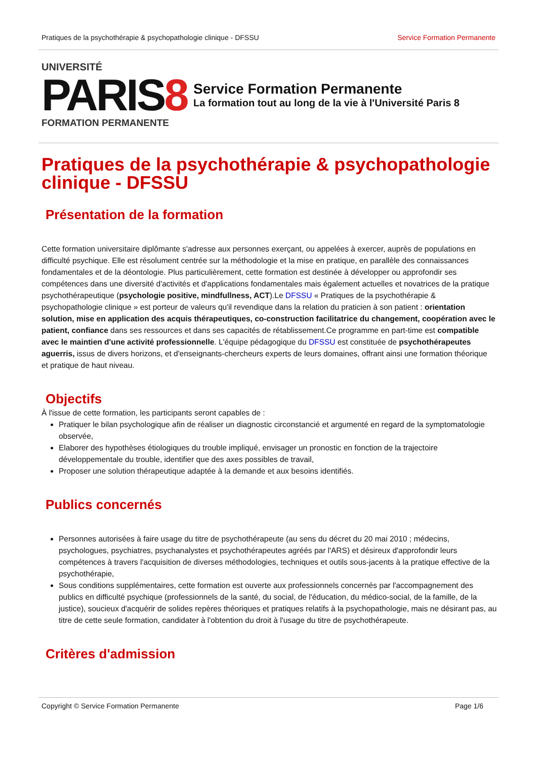Pratiques de la psychothérapie & psychopathologie clinique - DFSSU Service Formation Permanente
UNIVERSITÉ
PARIS8
FORMATION PERMANENTE
Service Formation Permanente
La formation tout au long de la vie à l'Université Paris 8
Pratiques de la psychothérapie & psychopathologie clinique - DFSSU
Présentation de la formation
Cette formation universitaire diplômante s'adresse aux personnes exerçant, ou appelées à exercer, auprès de populations en difficulté psychique. Elle est résolument centrée sur la méthodologie et la mise en pratique, en parallèle des connaissances fondamentales et de la déontologie. Plus particulièrement, cette formation est destinée à développer ou approfondir ses compétences dans une diversité d'activités et d'applications fondamentales mais également actuelles et novatrices de la pratique psychothérapeutique (psychologie positive, mindfullness, ACT).Le DFSSU « Pratiques de la psychothérapie & psychopathologie clinique » est porteur de valeurs qu'il revendique dans la relation du praticien à son patient : orientation solution, mise en application des acquis thérapeutiques, co-construction facilitatrice du changement, coopération avec le patient, confiance dans ses ressources et dans ses capacités de rétablissement.Ce programme en part-time est compatible avec le maintien d'une activité professionnelle. L'équipe pédagogique du DFSSU est constituée de psychothérapeutes aguerris, issus de divers horizons, et d'enseignants-chercheurs experts de leurs domaines, offrant ainsi une formation théorique et pratique de haut niveau.
Objectifs
À l'issue de cette formation, les participants seront capables de :
Pratiquer le bilan psychologique afin de réaliser un diagnostic circonstancié et argumenté en regard de la symptomatologie observée,
Elaborer des hypothèses étiologiques du trouble impliqué, envisager un pronostic en fonction de la trajectoire développementale du trouble, identifier que des axes possibles de travail,
Proposer une solution thérapeutique adaptée à la demande et aux besoins identifiés.
Publics concernés
Personnes autorisées à faire usage du titre de psychothérapeute (au sens du décret du 20 mai 2010 ; médecins, psychologues, psychiatres, psychanalystes et psychothérapeutes agréés par l'ARS) et désireux d'approfondir leurs compétences à travers l'acquisition de diverses méthodologies, techniques et outils sous-jacents à la pratique effective de la psychothérapie,
Sous conditions supplémentaires, cette formation est ouverte aux professionnels concernés par l'accompagnement des publics en difficulté psychique (professionnels de la santé, du social, de l'éducation, du médico-social, de la famille, de la justice), soucieux d'acquérir de solides repères théoriques et pratiques relatifs à la psychopathologie, mais ne désirant pas, au titre de cette seule formation, candidater à l'obtention du droit à l'usage du titre de psychothérapeute.
Critères d'admission
Copyright © Service Formation Permanente Page 1/6